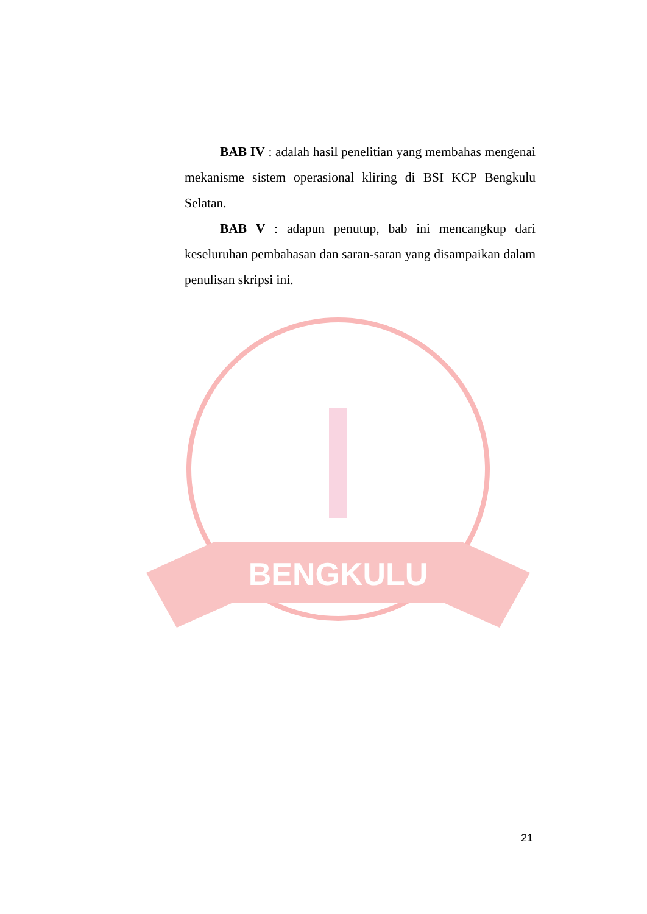BENGKULU
BAB IV : adalah hasil penelitian yang membahas mengenai mekanisme sistem operasional kliring di BSI KCP Bengkulu Selatan.
BAB V : adapun penutup, bab ini mencangkup dari keseluruhan pembahasan dan saran-saran yang disampaikan dalam penulisan skripsi ini.
21